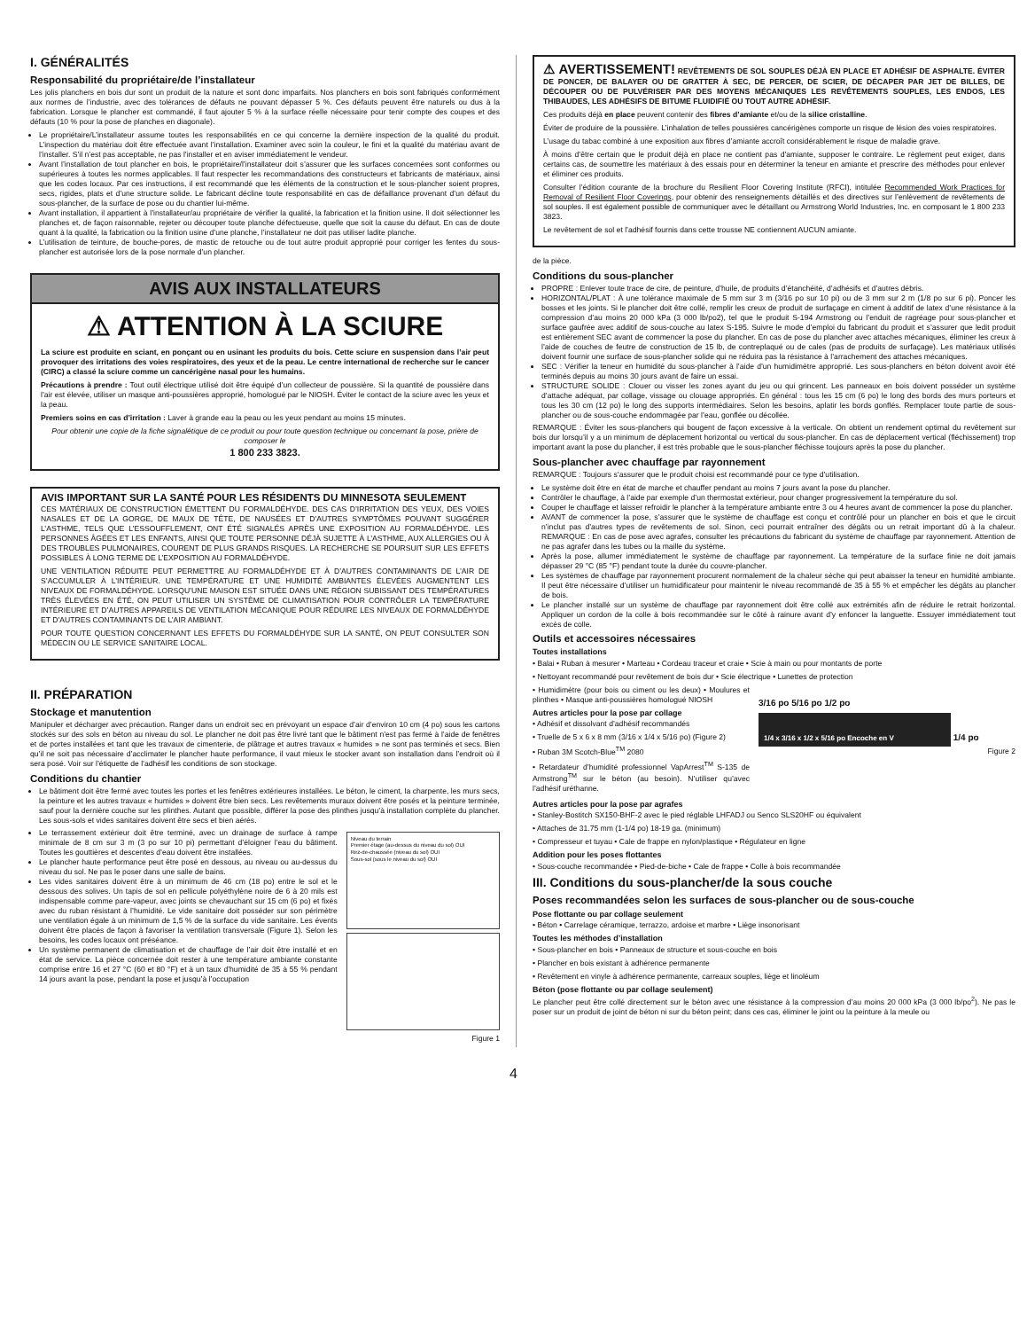I. GÉNÉRALITÉS
Responsabilité du propriétaire/de l’installateur
Les jolis planchers en bois dur sont un produit de la nature et sont donc imparfaits. Nos planchers en bois sont fabriqués conformément aux normes de l’industrie, avec des tolérances de défauts ne pouvant dépasser 5 %. Ces défauts peuvent être naturels ou dus à la fabrication. Lorsque le plancher est commandé, il faut ajouter 5 % à la surface réelle nécessaire pour tenir compte des coupes et des défauts (10 % pour la pose de planches en diagonale).
Le propriétaire/L’installateur assume toutes les responsabilités en ce qui concerne la dernière inspection de la qualité du produit. L’inspection du matériau doit être effectuée avant l’installation. Examiner avec soin la couleur, le fini et la qualité du matériau avant de l’installer. S’il n’est pas acceptable, ne pas l’installer et en aviser immédiatement le vendeur.
Avant l’installation de tout plancher en bois, le propriétaire/l’installateur doit s’assurer que les surfaces concernées sont conformes ou supérieures à toutes les normes applicables. Il faut respecter les recommandations des constructeurs et fabricants de matériaux, ainsi que les codes locaux. Par ces instructions, il est recommandé que les éléments de la construction et le sous-plancher soient propres, secs, rigides, plats et d’une structure solide. Le fabricant décline toute responsabilité en cas de défaillance provenant d’un défaut du sous-plancher, de la surface de pose ou du chantier lui-même.
Avant installation, il appartient à l’installateur/au propriétaire de vérifier la qualité, la fabrication et la finition usine. Il doit sélectionner les planches et, de façon raisonnable, rejeter ou découper toute planche défectueuse, quelle que soit la cause du défaut. En cas de doute quant à la qualité, la fabrication ou la finition usine d’une planche, l’installateur ne doit pas utiliser ladite planche.
L’utilisation de teinture, de bouche-pores, de mastic de retouche ou de tout autre produit approprié pour corriger les fentes du sous-plancher est autorisée lors de la pose normale d’un plancher.
AVIS AUX INSTALLATEURS
⚠ ATTENTION À LA SCIURE
La sciure est produite en sciant, en ponçant ou en usinant les produits du bois. Cette sciure en suspension dans l’air peut provoquer des irritations des voies respiratoires, des yeux et de la peau. Le centre international de recherche sur le cancer (CIRC) a classé la sciure comme un cancérigène nasal pour les humains.
Précautions à prendre : Tout outil électrique utilisé doit être équipé d’un collecteur de poussière. Si la quantité de poussière dans l’air est élevée, utiliser un masque anti-poussières approprié, homologué par le NIOSH. Éviter le contact de la sciure avec les yeux et la peau.
Premiers soins en cas d’irritation : Laver à grande eau la peau ou les yeux pendant au moins 15 minutes.
Pour obtenir une copie de la fiche signalétique de ce produit ou pour toute question technique ou concernant la pose, prière de composer le
1 800 233 3823.
AVIS IMPORTANT SUR LA SANTÉ POUR LES RÉSIDENTS DU MINNESOTA SEULEMENT
CES MATÉRIAUX DE CONSTRUCTION ÉMETTENT DU FORMALDÉHYDE. DES CAS D’IRRITATION DES YEUX, DES VOIES NASALES ET DE LA GORGE, DE MAUX DE TÊTE, DE NAUSÉES ET D’AUTRES SYMPTÔMES POUVANT SUGGÉRER L’ASTHME, TELS QUE L’ESSOUFFLEMENT, ONT ÉTÉ SIGNALÉS APRÈS UNE EXPOSITION AU FORMALDÉHYDE. LES PERSONNES ÂGÉES ET LES ENFANTS, AINSI QUE TOUTE PERSONNE DÉJÀ SUJETTE À L’ASTHME, AUX ALLERGIES OU À DES TROUBLES PULMONAIRES, COURENT DE PLUS GRANDS RISQUES. LA RECHERCHE SE POURSUIT SUR LES EFFETS POSSIBLES À LONG TERME DE L’EXPOSITION AU FORMALDÉHYDE.
UNE VENTILATION RÉDUITE PEUT PERMETTRE AU FORMALDÉHYDE ET À D’AUTRES CONTAMINANTS DE L’AIR DE S’ACCUMULER À L’INTÉRIEUR. UNE TEMPÉRATURE ET UNE HUMIDITÉ AMBIANTES ÉLEVÉES AUGMENTENT LES NIVEAUX DE FORMALDÉHYDE. LORSQU’UNE MAISON EST SITUÉE DANS UNE RÉGION SUBISSANT DES TEMPÉRATURES TRÈS ÉLEVÉES EN ÉTÉ, ON PEUT UTILISER UN SYSTÈME DE CLIMATISATION POUR CONTRÔLER LA TEMPÉRATURE INTÉRIEURE ET D’AUTRES APPAREILS DE VENTILATION MÉCANIQUE POUR RÉDUIRE LES NIVEAUX DE FORMALDÉHYDE ET D’AUTRES CONTAMINANTS DE L’AIR AMBIANT.
POUR TOUTE QUESTION CONCERNANT LES EFFETS DU FORMALDÉHYDE SUR LA SANTÉ, ON PEUT CONSULTER SON MÉDECIN OU LE SERVICE SANITAIRE LOCAL.
II. PRÉPARATION
Stockage et manutention
Manipuler et décharger avec précaution. Ranger dans un endroit sec en prévoyant un espace d’air d’environ 10 cm (4 po) sous les cartons stockés sur des sols en béton au niveau du sol. Le plancher ne doit pas être livré tant que le bâtiment n’est pas fermé à l’aide de fenêtres et de portes installées et tant que les travaux de cimenterie, de plâtrage et autres travaux « humides » ne sont pas terminés et secs. Bien qu’il ne soit pas nécessaire d’acclimater le plancher haute performance, il vaut mieux le stocker avant son installation dans l’endroit où il sera posé. Voir sur l’étiquette de l’adhésif les conditions de son stockage.
Conditions du chantier
Le bâtiment doit être fermé avec toutes les portes et les fenêtres extérieures installées. Le béton, le ciment, la charpente, les murs secs, la peinture et les autres travaux « humides » doivent être bien secs. Les revêtements muraux doivent être posés et la peinture terminée, sauf pour la dernière couche sur les plinthes. Autant que possible, différer la pose des plinthes jusqu’à installation complète du plancher. Les sous-sols et vides sanitaires doivent être secs et bien aérés.
Le terrassement extérieur doit être terminé, avec un drainage de surface à rampe minimale de 8 cm sur 3 m (3 po sur 10 pi) permettant d’éloigner l’eau du bâtiment. Toutes les gouttières et descentes d’eau doivent être installées.
Le plancher haute performance peut être posé en dessous, au niveau ou au-dessus du niveau du sol. Ne pas le poser dans une salle de bains.
Les vides sanitaires doivent être à un minimum de 46 cm (18 po) entre le sol et le dessous des solives. Un tapis de sol en pellicule polyéthylène noire de 6 à 20 mils est indispensable comme pare-vapeur, avec joints se chevauchant sur 15 cm (6 po) et fixés avec du ruban résistant à l’humidité. Le vide sanitaire doit posséder sur son périmètre une ventilation égale à un minimum de 1,5 % de la surface du vide sanitaire. Les évents doivent être placés de façon à favoriser la ventilation transversale (Figure 1). Selon les besoins, les codes locaux ont préséance.
Un système permanent de climatisation et de chauffage de l’air doit être installé et en état de service. La pièce concernée doit rester à une température ambiante constante comprise entre 16 et 27 °C (60 et 80 °F) et à un taux d’humidité de 35 à 55 % pendant 14 jours avant la pose, pendant la pose et jusqu’à l’occupation
Niveau du terrain
Premier étage (au-dessus du niveau du sol) OUI
Rez-de-chaussée (niveau du sol) OUI
Sous-sol (sous le niveau du sol) OUI
Figure 1
⚠ AVERTISSEMENT! REVÊTEMENTS DE SOL SOUPLES DÉJÀ EN PLACE ET ADHÉSIF DE ASPHALTE. ÉVITER DE PONCER, DE BALAYER OU DE GRATTER À SEC, DE PERCER, DE SCIER, DE DÉCAPER PAR JET DE BILLES, DE DÉCOUPER OU DE PULVÉRISER PAR DES MOYENS MÉCANIQUES LES REVÊTEMENTS SOUPLES, LES ENDOS, LES THIBAUDES, LES ADHÉSIFS DE BITUME FLUIDIFIÉ OU TOUT AUTRE ADHÉSIF.
Ces produits déjà en place peuvent contenir des fibres d’amiante et/ou de la silice cristalline.
Éviter de produire de la poussière. L’inhalation de telles poussières cancérigènes comporte un risque de lésion des voies respiratoires.
L’usage du tabac combiné à une exposition aux fibres d’amiante accroît considérablement le risque de maladie grave.
À moins d’être certain que le produit déjà en place ne contient pas d’amiante, supposer le contraire. Le règlement peut exiger, dans certains cas, de soumettre les matériaux à des essais pour en déterminer la teneur en amiante et prescrire des méthodes pour enlever et éliminer ces produits.
Consulter l’édition courante de la brochure du Resilient Floor Covering Institute (RFCI), intitulée Recommended Work Practices for Removal of Resilient Floor Coverings, pour obtenir des renseignements détaillés et des directives sur l’enlèvement de revêtements de sol souples. Il est également possible de communiquer avec le détaillant ou Armstrong World Industries, Inc. en composant le 1 800 233 3823.
Le revêtement de sol et l’adhésif fournis dans cette trousse NE contiennent AUCUN amiante.
de la pièce.
Conditions du sous-plancher
PROPRE : Enlever toute trace de cire, de peinture, d’huile, de produits d’étanchéité, d’adhésifs et d’autres débris.
HORIZONTAL/PLAT : À une tolérance maximale de 5 mm sur 3 m (3/16 po sur 10 pi) ou de 3 mm sur 2 m (1/8 po sur 6 pi). Poncer les bosses et les joints. Si le plancher doit être collé, remplir les creux de produit de surfaçage en ciment à additif de latex d’une résistance à la compression d’au moins 20 000 kPa (3 000 lb/po2), tel que le produit S-194 Armstrong ou l’enduit de ragréage pour sous-plancher et surface gaufrée avec additif de sous-couche au latex S-195. Suivre le mode d’emploi du fabricant du produit et s’assurer que ledit produit est entièrement SEC avant de commencer la pose du plancher. En cas de pose du plancher avec attaches mécaniques, éliminer les creux à l’aide de couches de feutre de construction de 15 lb, de contreplaqué ou de cales (pas de produits de surfaçage). Les matériaux utilisés doivent fournir une surface de sous-plancher solide qui ne réduira pas la résistance à l’arrachement des attaches mécaniques.
SEC : Vérifier la teneur en humidité du sous-plancher à l’aide d’un humidimètre approprié. Les sous-planchers en béton doivent avoir été terminés depuis au moins 30 jours avant de faire un essai.
STRUCTURE SOLIDE : Clouer ou visser les zones ayant du jeu ou qui grincent. Les panneaux en bois doivent posséder un système d’attache adéquat, par collage, vissage ou clouage appropriés. En général : tous les 15 cm (6 po) le long des bords des murs porteurs et tous les 30 cm (12 po) le long des supports intermédiaires. Selon les besoins, aplatir les bords gonflés. Remplacer toute partie de sous-plancher ou de sous-couche endommagée par l’eau, gonflée ou décollée.
REMARQUE : Éviter les sous-planchers qui bougent de façon excessive à la verticale. On obtient un rendement optimal du revêtement sur bois dur lorsqu’il y a un minimum de déplacement horizontal ou vertical du sous-plancher. En cas de déplacement vertical (fléchissement) trop important avant la pose du plancher, il est très probable que le sous-plancher fléchisse toujours après la pose du plancher.
Sous-plancher avec chauffage par rayonnement
REMARQUE : Toujours s’assurer que le produit choisi est recommandé pour ce type d’utilisation.
Le système doit être en état de marche et chauffer pendant au moins 7 jours avant la pose du plancher.
Contrôler le chauffage, à l’aide par exemple d’un thermostat extérieur, pour changer progressivement la température du sol.
Couper le chauffage et laisser refroidir le plancher à la température ambiante entre 3 ou 4 heures avant de commencer la pose du plancher.
AVANT de commencer la pose, s’assurer que le système de chauffage est conçu et contrôlé pour un plancher en bois et que le circuit n’inclut pas d’autres types de revêtements de sol. Sinon, ceci pourrait entraîner des dégâts ou un retrait important dû à la chaleur. REMARQUE : En cas de pose avec agrafes, consulter les précautions du fabricant du système de chauffage par rayonnement. Attention de ne pas agrafer dans les tubes ou la maille du système.
Après la pose, allumer immédiatement le système de chauffage par rayonnement. La température de la surface finie ne doit jamais dépasser 29 °C (85 °F) pendant toute la durée du couvre-plancher.
Les systèmes de chauffage par rayonnement procurent normalement de la chaleur sèche qui peut abaisser la teneur en humidité ambiante. Il peut être nécessaire d’utiliser un humidificateur pour maintenir le niveau recommandé de 35 à 55 % et empêcher les dégâts au plancher de bois.
Le plancher installé sur un système de chauffage par rayonnement doit être collé aux extrémités afin de réduire le retrait horizontal. Appliquer un cordon de la colle à bois recommandée sur le côté à rainure avant d’y enfoncer la languette. Essuyer immédiatement tout excès de colle.
Outils et accessoires nécessaires
Toutes installations
• Balai • Ruban à mesurer • Marteau • Cordeau traceur et craie • Scie à main ou pour montants de porte
• Nettoyant recommandé pour revêtement de bois dur • Scie électrique • Lunettes de protection
• Humidimètre (pour bois ou ciment ou les deux) • Moulures et plinthes • Masque anti-poussières homologué NIOSH
Autres articles pour la pose par collage
• Adhésif et dissolvant d’adhésif recommandés
• Truelle de 5 x 6 x 8 mm (3/16 x 1/4 x 5/16 po) (Figure 2)
• Ruban 3M Scotch-Blue<sup>TM</sup> 2080
• Retardateur d’humidité professionnel VapArrest<sup>TM</sup> S-135 de Armstrong<sup>TM</sup> sur le béton (au besoin). N’utiliser qu’avec l’adhésif uréthanne.
3/16 po 5/16 po 1/2 po
1/4 x 3/16 x 1/2 x 5/16 po Encoche en V
1/4 po
Figure 2
Autres articles pour la pose par agrafes
• Stanley-Bostitch SX150-BHF-2 avec le pied réglable LHFADJ ou Senco SLS20HF ou équivalent
• Attaches de 31.75 mm (1-1/4 po) 18-19 ga. (minimum)
• Compresseur et tuyau • Cale de frappe en nylon/plastique • Régulateur en ligne
Addition pour les poses flottantes
• Sous-couche recommandée • Pied-de-biche • Cale de frappe • Colle à bois recommandée
III. Conditions du sous-plancher/de la sous couche
Poses recommandées selon les surfaces de sous-plancher ou de sous-couche
Pose flottante ou par collage seulement
• Béton • Carrelage céramique, terrazzo, ardoise et marbre • Liège insonorisant
Toutes les méthodes d’installation
• Sous-plancher en bois • Panneaux de structure et sous-couche en bois
• Plancher en bois existant à adhérence permanente
• Revêtement en vinyle à adhérence permanente, carreaux souples, liège et linoléum
Béton (pose flottante ou par collage seulement)
Le plancher peut être collé directement sur le béton avec une résistance à la compression d’au moins 20 000 kPa (3 000 lb/po<sup>2</sup>). Ne pas le poser sur un produit de joint de béton ni sur du béton peint; dans ces cas, éliminer le joint ou la peinture à la meule ou
4